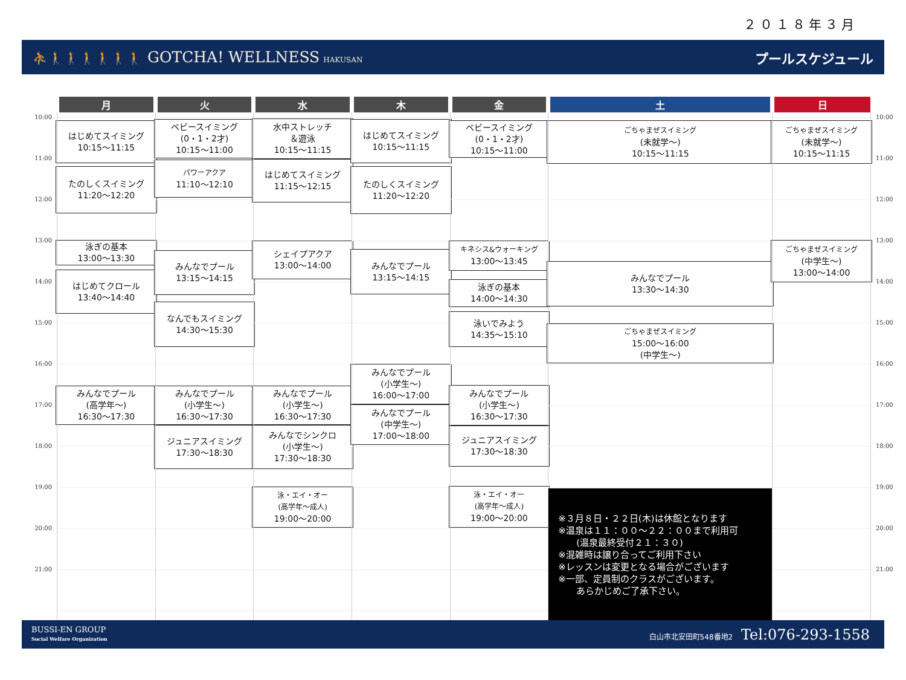２０１８年３月
⛹🚶🚶🚶🚶🚶🚶 GOTCHA! WELLNESS HAKUSAN
プールスケジュール
| | 月 | 火 | 水 | 木 | 金 | 土 | 日 | |
| --- | --- | --- | --- | --- | --- | --- | --- | --- |
| 10:00 11:00 12:00 13:00 14:00 15:00 16:00 17:00 18:00 19:00 20:00 21:00 | はじめてスイミング 10:15〜11:15 たのしくスイミング 11:20〜12:20 泳ぎの基本 13:00〜13:30 はじめてクロール 13:40〜14:40 みんなでプール (高学年〜) 16:30〜17:30 | ベビースイミング (0・1・2才) 10:15〜11:00 パワーアクア 11:10〜12:10 みんなでプール 13:15〜14:15 なんでもスイミング 14:30〜15:30 みんなでプール (小学生〜) 16:30〜17:30 ジュニアスイミング 17:30〜18:30 | 水中ストレッチ ＆遊泳 10:15〜11:15 はじめてスイミング 11:15〜12:15 シェイプアクア 13:00〜14:00 みんなでプール (小学生〜) 16:30〜17:30 みんなでシンクロ (小学生〜) 17:30〜18:30 泳・エイ・オー (高学年〜成人) 19:00〜20:00 | はじめてスイミング 10:15〜11:15 たのしくスイミング 11:20〜12:20 みんなでプール 13:15〜14:15 みんなでプール (小学生〜) 16:00〜17:00 みんなでプール (中学生〜) 17:00〜18:00 | ベビースイミング (0・1・2才) 10:15〜11:00 キネシス&ウォーキング 13:00〜13:45 泳ぎの基本 14:00〜14:30 泳いでみよう 14:35〜15:10 みんなでプール (小学生〜) 16:30〜17:30 ジュニアスイミング 17:30〜18:30 泳・エイ・オー (高学年〜成人) 19:00〜20:00 | ごちゃまぜスイミング (未就学〜) 10:15〜11:15 みんなでプール 13:30〜14:30 ごちゃまぜスイミング 15:00〜16:00 (中学生〜) ※３月８日・２２日(木)は休館となります ※温泉は１１：００〜２２：００まで利用可 (温泉最終受付２１：３０) ※混雑時は譲り合ってご利用下さい ※レッスンは変更となる場合がございます ※一部、定員制のクラスがございます。 あらかじめご了承下さい。 | ごちゃまぜスイミング (未就学〜) 10:15〜11:15 ごちゃまぜスイミング (中学生〜) 13:00〜14:00 | 10:00 11:00 12:00 13:00 14:00 15:00 16:00 17:00 18:00 19:00 20:00 21:00 |
BUSSI-EN GROUP
Social Welfare Organization
白山市北安田町548番地2 Tel:076-293-1558